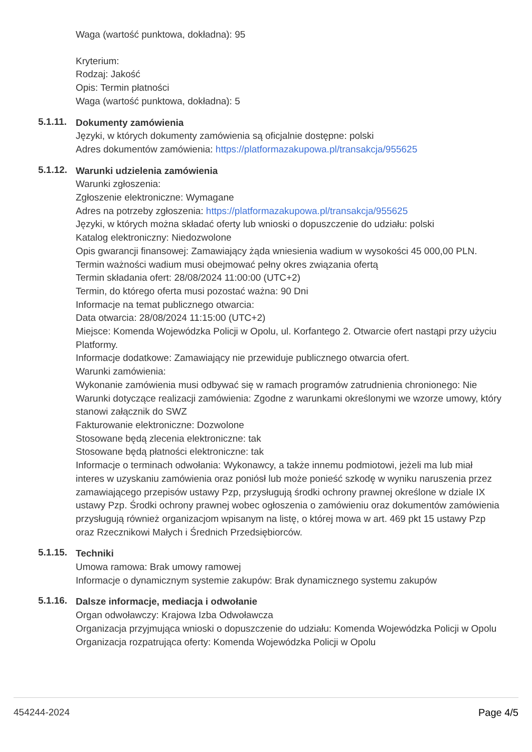Waga (wartość punktowa, dokładna): 95
Kryterium:
Rodzaj: Jakość
Opis: Termin płatności
Waga (wartość punktowa, dokładna): 5
5.1.11.
Dokumenty zamówienia
Języki, w których dokumenty zamówienia są oficjalnie dostępne: polski
Adres dokumentów zamówienia: https://platformazakupowa.pl/transakcja/955625
5.1.12.
Warunki udzielenia zamówienia
Warunki zgłoszenia:
Zgłoszenie elektroniczne: Wymagane
Adres na potrzeby zgłoszenia: https://platformazakupowa.pl/transakcja/955625
Języki, w których można składać oferty lub wnioski o dopuszczenie do udziału: polski
Katalog elektroniczny: Niedozwolone
Opis gwarancji finansowej: Zamawiający żąda wniesienia wadium w wysokości 45 000,00 PLN. Termin ważności wadium musi obejmować pełny okres związania ofertą
Termin składania ofert: 28/08/2024 11:00:00 (UTC+2)
Termin, do którego oferta musi pozostać ważna: 90 Dni
Informacje na temat publicznego otwarcia:
Data otwarcia: 28/08/2024 11:15:00 (UTC+2)
Miejsce: Komenda Wojewódzka Policji w Opolu, ul. Korfantego 2. Otwarcie ofert nastąpi przy użyciu Platformy.
Informacje dodatkowe: Zamawiający nie przewiduje publicznego otwarcia ofert.
Warunki zamówienia:
Wykonanie zamówienia musi odbywać się w ramach programów zatrudnienia chronionego: Nie
Warunki dotyczące realizacji zamówienia: Zgodne z warunkami określonymi we wzorze umowy, który stanowi załącznik do SWZ
Fakturowanie elektroniczne: Dozwolone
Stosowane będą zlecenia elektroniczne: tak
Stosowane będą płatności elektroniczne: tak
Informacje o terminach odwołania: Wykonawcy, a także innemu podmiotowi, jeżeli ma lub miał interes w uzyskaniu zamówienia oraz poniósł lub może ponieść szkodę w wyniku naruszenia przez zamawiającego przepisów ustawy Pzp, przysługują środki ochrony prawnej określone w dziale IX ustawy Pzp. Środki ochrony prawnej wobec ogłoszenia o zamówieniu oraz dokumentów zamówienia przysługują również organizacjom wpisanym na listę, o której mowa w art. 469 pkt 15 ustawy Pzp oraz Rzecznikowi Małych i Średnich Przedsiębiorców.
5.1.15.
Techniki
Umowa ramowa: Brak umowy ramowej
Informacje o dynamicznym systemie zakupów: Brak dynamicznego systemu zakupów
5.1.16.
Dalsze informacje, mediacja i odwołanie
Organ odwoławczy: Krajowa Izba Odwoławcza
Organizacja przyjmująca wnioski o dopuszczenie do udziału: Komenda Wojewódzka Policji w Opolu
Organizacja rozpatrująca oferty: Komenda Wojewódzka Policji w Opolu
454244-2024 Page 4/5